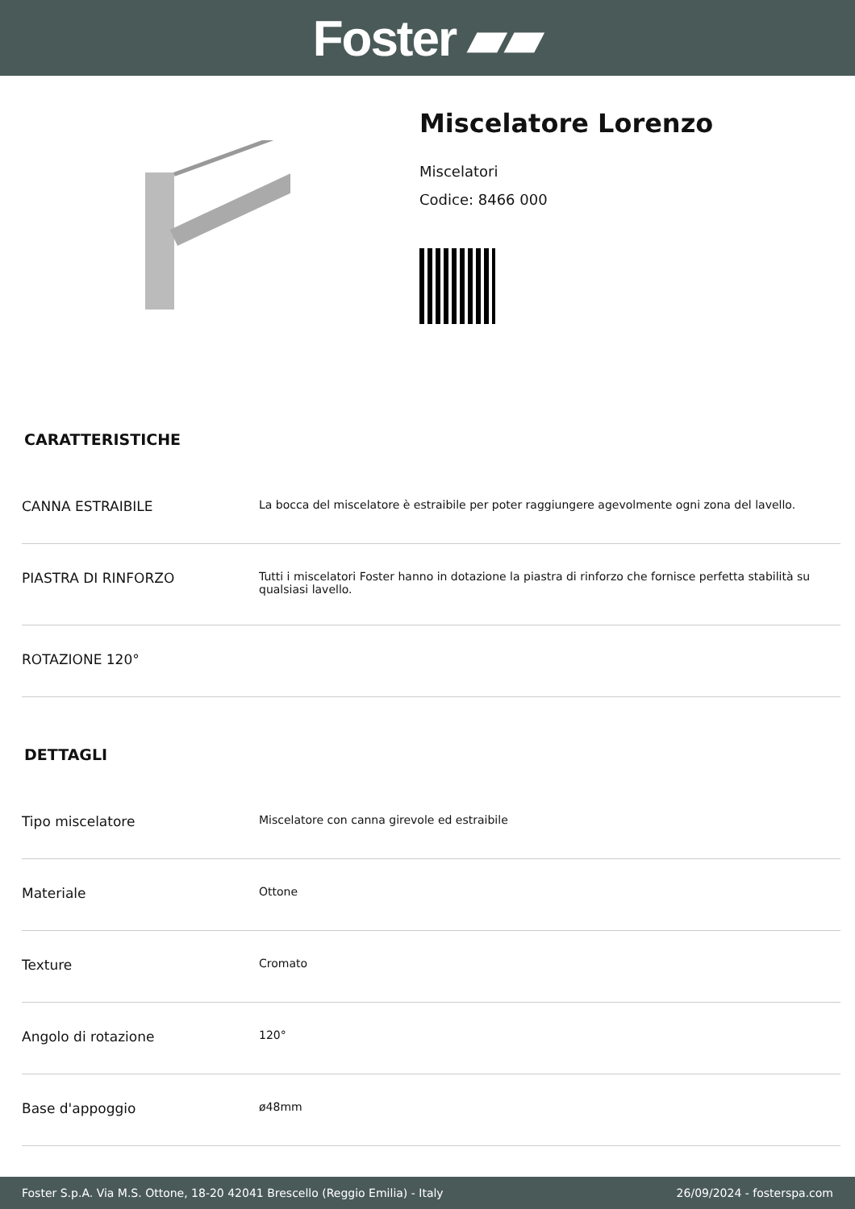Foster ▰▰
Miscelatore Lorenzo
Miscelatori
Codice: 8466 000
CARATTERISTICHE
| CANNA ESTRAIBILE | La bocca del miscelatore è estraibile per poter raggiungere agevolmente ogni zona del lavello. |
| PIASTRA DI RINFORZO | Tutti i miscelatori Foster hanno in dotazione la piastra di rinforzo che fornisce perfetta stabilità su qualsiasi lavello. |
| ROTAZIONE 120° | |
DETTAGLI
| Tipo miscelatore | Miscelatore con canna girevole ed estraibile |
| Materiale | Ottone |
| Texture | Cromato |
| Angolo di rotazione | 120° |
| Base d'appoggio | ø48mm |
Foster S.p.A. Via M.S. Ottone, 18-20 42041 Brescello (Reggio Emilia) - Italy 26/09/2024 - fosterspa.com